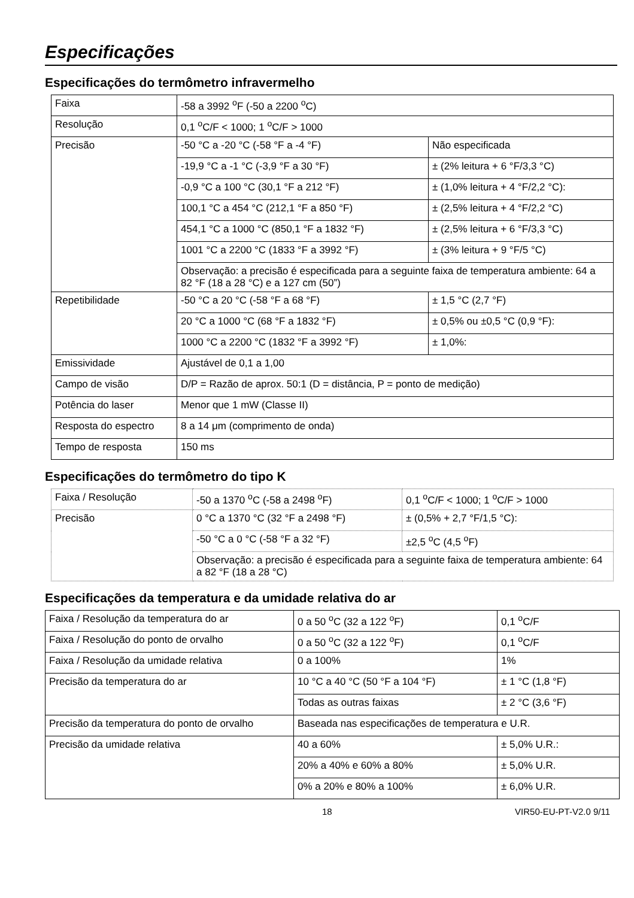Especificações
Especificações do termômetro infravermelho
| Faixa | -58 a 3992 <sup>o</sup>F (-50 a 2200 <sup>o</sup>C) | |
| Resolução | 0,1 <sup>o</sup>C/F < 1000; 1 <sup>o</sup>C/F > 1000 | |
| Precisão | -50 °C a -20 °C (-58 °F a -4 °F) | Não especificada |
| | -19,9 °C a -1 °C (-3,9 °F a 30 °F) | ± (2% leitura + 6 °F/3,3 °C) |
| | -0,9 °C a 100 °C (30,1 °F a 212 °F) | ± (1,0% leitura + 4 °F/2,2 °C): |
| | 100,1 °C a 454 °C (212,1 °F a 850 °F) | ± (2,5% leitura + 4 °F/2,2 °C) |
| | 454,1 °C a 1000 °C (850,1 °F a 1832 °F) | ± (2,5% leitura + 6 °F/3,3 °C) |
| | 1001 °C a 2200 °C (1833 °F a 3992 °F) | ± (3% leitura + 9 °F/5 °C) |
| | Observação: a precisão é especificada para a seguinte faixa de temperatura ambiente: 64 a 82 °F (18 a 28 °C) e a 127 cm (50”) | |
| Repetibilidade | -50 °C a 20 °C (-58 °F a 68 °F) | ± 1,5 °C (2,7 °F) |
| | 20 °C a 1000 °C (68 °F a 1832 °F) | ± 0,5% ou ±0,5 °C (0,9 °F): |
| | 1000 °C a 2200 °C (1832 °F a 3992 °F) | ± 1,0%: |
| Emissividade | Ajustável de 0,1 a 1,00 | |
| Campo de visão | D/P = Razão de aprox. 50:1 (D = distância, P = ponto de medição) | |
| Potência do laser | Menor que 1 mW (Classe II) | |
| Resposta do espectro | 8 a 14 μm (comprimento de onda) | |
| Tempo de resposta | 150 ms | |
Especificações do termômetro do tipo K
| Faixa / Resolução | -50 a 1370 <sup>o</sup>C (-58 a 2498 <sup>o</sup>F) | 0,1 <sup>o</sup>C/F < 1000; 1 <sup>o</sup>C/F > 1000 |
| Precisão | 0 °C a 1370 °C (32 °F a 2498 °F) | ± (0,5% + 2,7 °F/1,5 °C): |
| | -50 °C a 0 °C (-58 °F a 32 °F) | ±2,5 <sup>o</sup>C (4,5 <sup>o</sup>F) |
| | Observação: a precisão é especificada para a seguinte faixa de temperatura ambiente: 64 a 82 °F (18 a 28 °C) | |
Especificações da temperatura e da umidade relativa do ar
| Faixa / Resolução da temperatura do ar | 0 a 50 <sup>o</sup>C (32 a 122 <sup>o</sup>F) | 0,1 <sup>o</sup>C/F |
| Faixa / Resolução do ponto de orvalho | 0 a 50 <sup>o</sup>C (32 a 122 <sup>o</sup>F) | 0,1 <sup>o</sup>C/F |
| Faixa / Resolução da umidade relativa | 0 a 100% | 1% |
| Precisão da temperatura do ar | 10 °C a 40 °C (50 °F a 104 °F) | ± 1 °C (1,8 °F) |
| | Todas as outras faixas | ± 2 °C (3,6 °F) |
| Precisão da temperatura do ponto de orvalho | Baseada nas especificações de temperatura e U.R. | |
| Precisão da umidade relativa | 40 a 60% | ± 5,0% U.R.: |
| | 20% a 40% e 60% a 80% | ± 5,0% U.R. |
| | 0% a 20% e 80% a 100% | ± 6,0% U.R. |
18 VIR50-EU-PT-V2.0 9/11